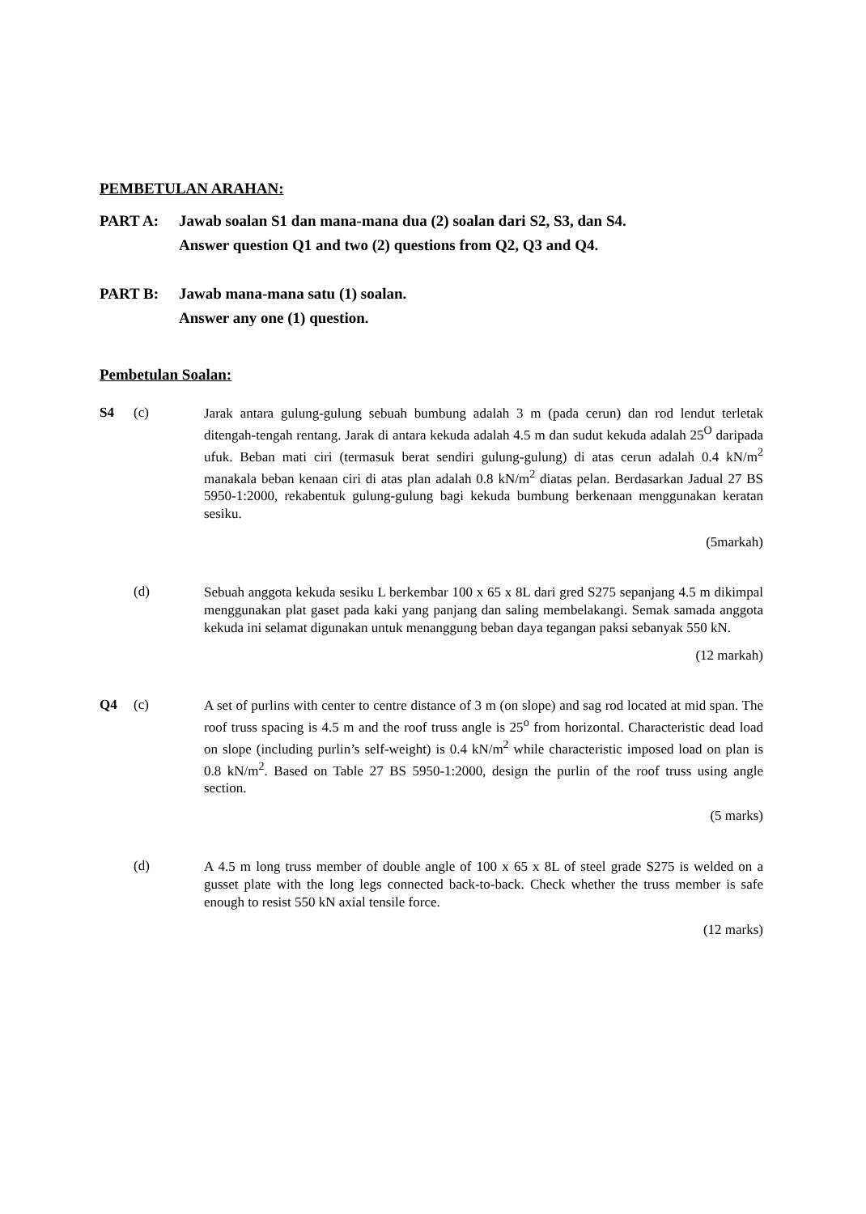PEMBETULAN ARAHAN:
PART A: Jawab soalan S1 dan mana-mana dua (2) soalan dari S2, S3, dan S4.
Answer question Q1 and two (2) questions from Q2, Q3 and Q4.
PART B: Jawab mana-mana satu (1) soalan.
Answer any one (1) question.
Pembetulan Soalan:
S4 (c)
Jarak antara gulung-gulung sebuah bumbung adalah 3 m (pada cerun) dan rod lendut terletak ditengah-tengah rentang. Jarak di antara kekuda adalah 4.5 m dan sudut kekuda adalah 25<sup>O</sup> daripada ufuk. Beban mati ciri (termasuk berat sendiri gulung-gulung) di atas cerun adalah 0.4 kN/m<sup>2</sup> manakala beban kenaan ciri di atas plan adalah 0.8 kN/m<sup>2</sup> diatas pelan. Berdasarkan Jadual 27 BS 5950-1:2000, rekabentuk gulung-gulung bagi kekuda bumbung berkenaan menggunakan keratan sesiku.
(5markah)
(d)
Sebuah anggota kekuda sesiku L berkembar 100 x 65 x 8L dari gred S275 sepanjang 4.5 m dikimpal menggunakan plat gaset pada kaki yang panjang dan saling membelakangi. Semak samada anggota kekuda ini selamat digunakan untuk menanggung beban daya tegangan paksi sebanyak 550 kN.
(12 markah)
Q4 (c)
A set of purlins with center to centre distance of 3 m (on slope) and sag rod located at mid span. The roof truss spacing is 4.5 m and the roof truss angle is 25<sup>o</sup> from horizontal. Characteristic dead load on slope (including purlin’s self-weight) is 0.4 kN/m<sup>2</sup> while characteristic imposed load on plan is 0.8 kN/m<sup>2</sup>. Based on Table 27 BS 5950-1:2000, design the purlin of the roof truss using angle section.
(5 marks)
(d)
A 4.5 m long truss member of double angle of 100 x 65 x 8L of steel grade S275 is welded on a gusset plate with the long legs connected back-to-back. Check whether the truss member is safe enough to resist 550 kN axial tensile force.
(12 marks)